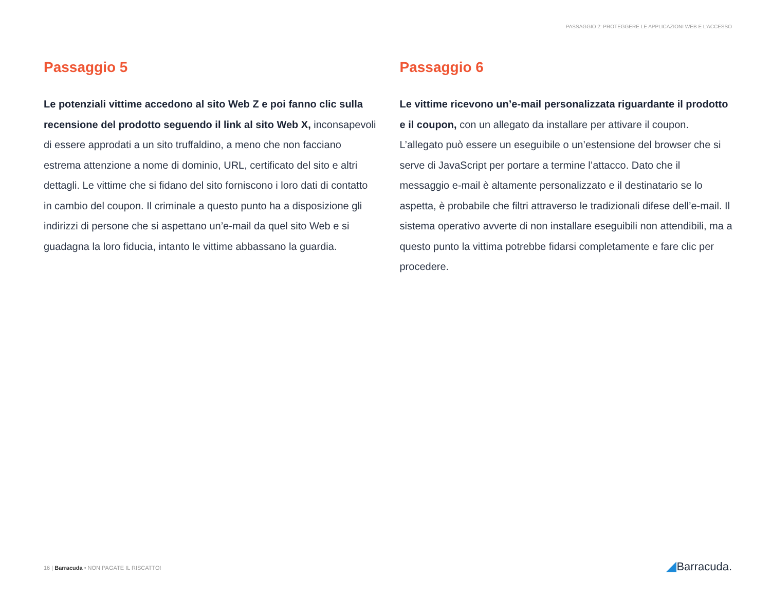PASSAGGIO 2: PROTEGGERE LE APPLICAZIONI WEB E L’ACCESSO
Passaggio 5
Le potenziali vittime accedono al sito Web Z e poi fanno clic sulla recensione del prodotto seguendo il link al sito Web X, inconsapevoli di essere approdati a un sito truffaldino, a meno che non facciano estrema attenzione a nome di dominio, URL, certificato del sito e altri dettagli. Le vittime che si fidano del sito forniscono i loro dati di contatto in cambio del coupon. Il criminale a questo punto ha a disposizione gli indirizzi di persone che si aspettano un’e-mail da quel sito Web e si guadagna la loro fiducia, intanto le vittime abbassano la guardia.
Passaggio 6
Le vittime ricevono un’e-mail personalizzata riguardante il prodotto e il coupon, con un allegato da installare per attivare il coupon. L’allegato può essere un eseguibile o un’estensione del browser che si serve di JavaScript per portare a termine l’attacco. Dato che il messaggio e-mail è altamente personalizzato e il destinatario se lo aspetta, è probabile che filtri attraverso le tradizionali difese dell’e-mail. Il sistema operativo avverte di non installare eseguibili non attendibili, ma a questo punto la vittima potrebbe fidarsi completamente e fare clic per procedere.
16 | Barracuda • NON PAGATE IL RISCATTO!
◢Barracuda.